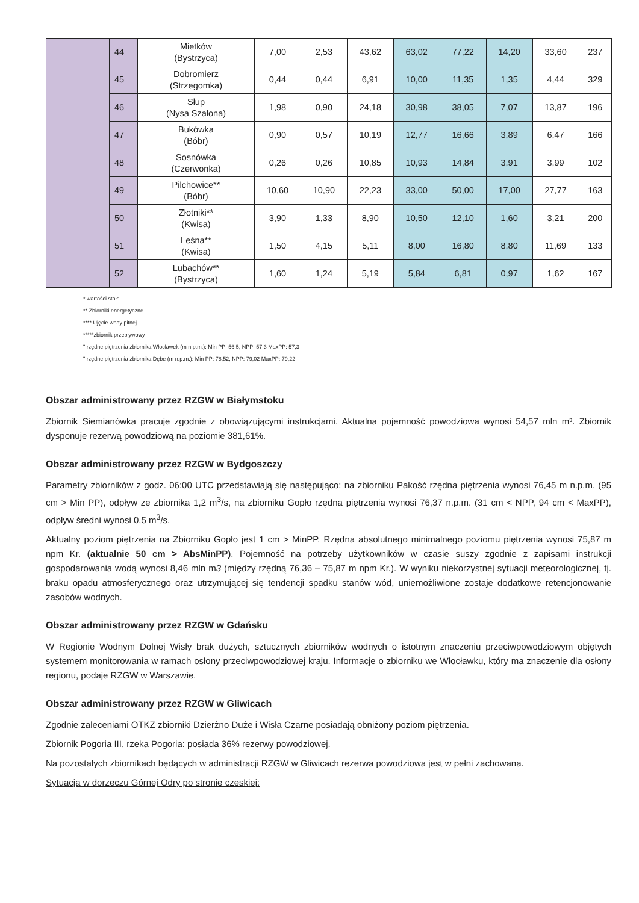| | 44 | Mietków (Bystrzyca) | 7,00 | 2,53 | 43,62 | 63,02 | 77,22 | 14,20 | 33,60 | 237 |
| | 45 | Dobromierz (Strzegomka) | 0,44 | 0,44 | 6,91 | 10,00 | 11,35 | 1,35 | 4,44 | 329 |
| | 46 | Słup (Nysa Szalona) | 1,98 | 0,90 | 24,18 | 30,98 | 38,05 | 7,07 | 13,87 | 196 |
| | 47 | Bukówka (Bóbr) | 0,90 | 0,57 | 10,19 | 12,77 | 16,66 | 3,89 | 6,47 | 166 |
| | 48 | Sosnówka (Czerwonka) | 0,26 | 0,26 | 10,85 | 10,93 | 14,84 | 3,91 | 3,99 | 102 |
| | 49 | Pilchowice** (Bóbr) | 10,60 | 10,90 | 22,23 | 33,00 | 50,00 | 17,00 | 27,77 | 163 |
| | 50 | Złotniki** (Kwisa) | 3,90 | 1,33 | 8,90 | 10,50 | 12,10 | 1,60 | 3,21 | 200 |
| | 51 | Leśna** (Kwisa) | 1,50 | 4,15 | 5,11 | 8,00 | 16,80 | 8,80 | 11,69 | 133 |
| | 52 | Lubachów** (Bystrzyca) | 1,60 | 1,24 | 5,19 | 5,84 | 6,81 | 0,97 | 1,62 | 167 |
* wartości stałe
** Zbiorniki energetyczne
**** Ujęcie wody pitnej
*****zbiornik przepływowy
" rzędne piętrzenia zbiornika Włocławek (m n.p.m.): Min PP: 56,5, NPP: 57,3 MaxPP: 57,3
" rzędne piętrzenia zbiornika Dębe (m n.p.m.): Min PP: 78,52, NPP: 79,02 MaxPP: 79,22
Obszar administrowany przez RZGW w Białymstoku
Zbiornik Siemianówka pracuje zgodnie z obowiązującymi instrukcjami. Aktualna pojemność powodziowa wynosi 54,57 mln m³. Zbiornik dysponuje rezerwą powodziową na poziomie 381,61%.
Obszar administrowany przez RZGW w Bydgoszczy
Parametry zbiorników z godz. 06:00 UTC przedstawiają się następująco: na zbiorniku Pakość rzędna piętrzenia wynosi 76,45 m n.p.m. (95 cm > Min PP), odpływ ze zbiornika 1,2 m<sup>3</sup>/s, na zbiorniku Gopło rzędna piętrzenia wynosi 76,37 n.p.m. (31 cm < NPP, 94 cm < MaxPP), odpływ średni wynosi 0,5 m<sup>3</sup>/s.
Aktualny poziom piętrzenia na Zbiorniku Gopło jest 1 cm > MinPP. Rzędna absolutnego minimalnego poziomu piętrzenia wynosi 75,87 m npm Kr. (aktualnie 50 cm > AbsMinPP). Pojemność na potrzeby użytkowników w czasie suszy zgodnie z zapisami instrukcji gospodarowania wodą wynosi 8,46 mln m3 (między rzędną 76,36 – 75,87 m npm Kr.). W wyniku niekorzystnej sytuacji meteorologicznej, tj. braku opadu atmosferycznego oraz utrzymującej się tendencji spadku stanów wód, uniemożliwione zostaje dodatkowe retencjonowanie zasobów wodnych.
Obszar administrowany przez RZGW w Gdańsku
W Regionie Wodnym Dolnej Wisły brak dużych, sztucznych zbiorników wodnych o istotnym znaczeniu przeciwpowodziowym objętych systemem monitorowania w ramach osłony przeciwpowodziowej kraju. Informacje o zbiorniku we Włocławku, który ma znaczenie dla osłony regionu, podaje RZGW w Warszawie.
Obszar administrowany przez RZGW w Gliwicach
Zgodnie zaleceniami OTKZ zbiorniki Dzierżno Duże i Wisła Czarne posiadają obniżony poziom piętrzenia.
Zbiornik Pogoria III, rzeka Pogoria: posiada 36% rezerwy powodziowej.
Na pozostałych zbiornikach będących w administracji RZGW w Gliwicach rezerwa powodziowa jest w pełni zachowana.
Sytuacja w dorzeczu Górnej Odry po stronie czeskiej: